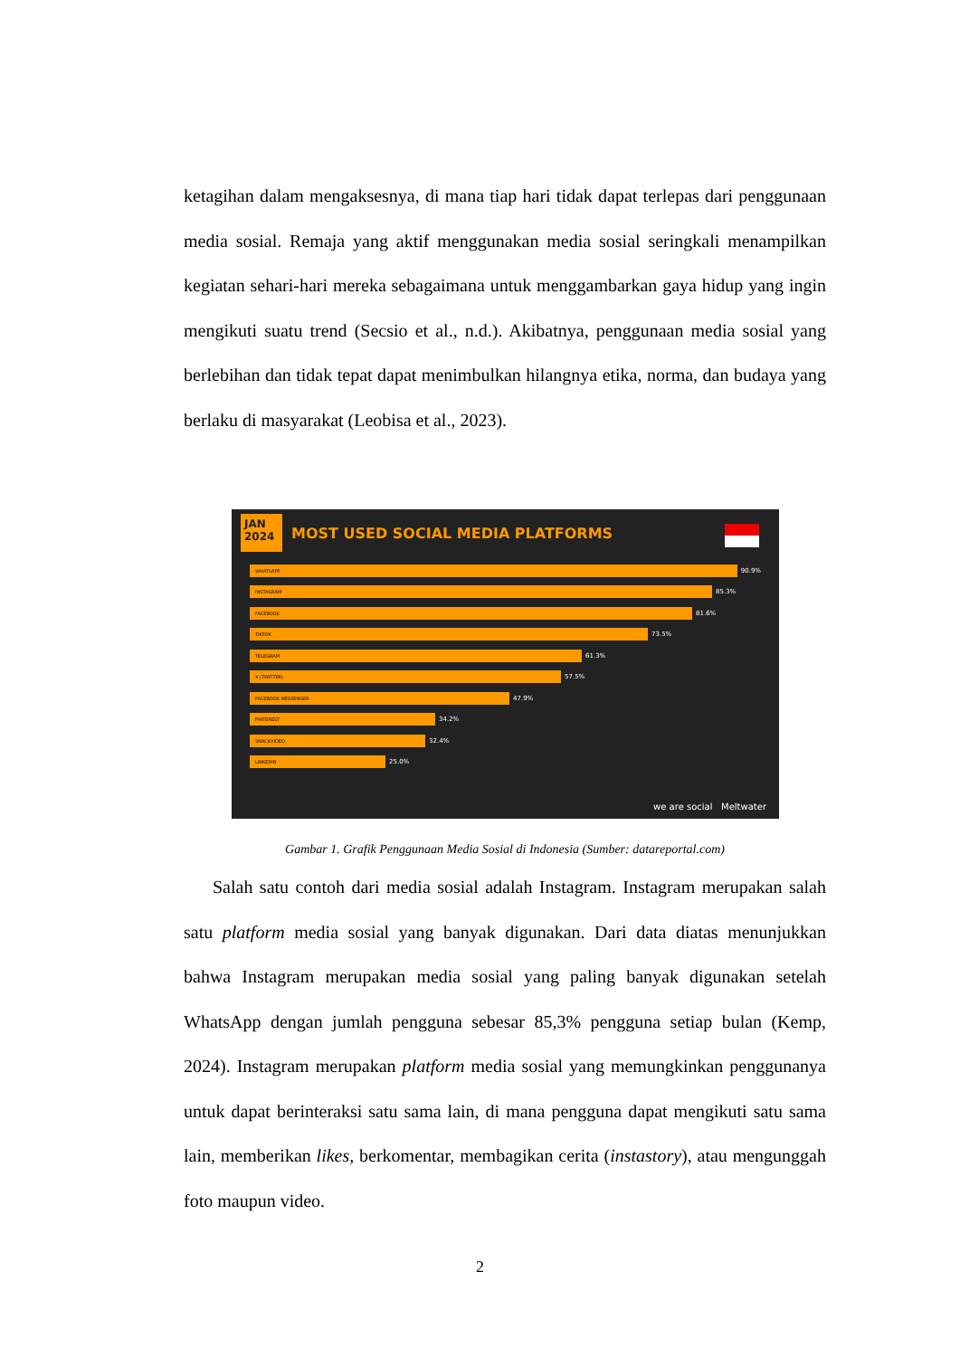ketagihan dalam mengaksesnya, di mana tiap hari tidak dapat terlepas dari penggunaan media sosial. Remaja yang aktif menggunakan media sosial seringkali menampilkan kegiatan sehari-hari mereka sebagaimana untuk menggambarkan gaya hidup yang ingin mengikuti suatu trend (Secsio et al., n.d.). Akibatnya, penggunaan media sosial yang berlebihan dan tidak tepat dapat menimbulkan hilangnya etika, norma, dan budaya yang berlaku di masyarakat (Leobisa et al., 2023).
JAN 2024
MOST USED SOCIAL MEDIA PLATFORMS
WHATSAPP
90.9%
INSTAGRAM
85.3%
FACEBOOK
81.6%
TIKTOK
73.5%
TELEGRAM
61.3%
X (TWITTER)
57.5%
FACEBOOK MESSENGER
47.9%
PINTEREST
34.2%
SNACKVIDEO
32.4%
LINKEDIN
25.0%
we are social Meltwater
Gambar 1. Grafik Penggunaan Media Sosial di Indonesia (Sumber: datareportal.com)
Salah satu contoh dari media sosial adalah Instagram. Instagram merupakan salah satu platform media sosial yang banyak digunakan. Dari data diatas menunjukkan bahwa Instagram merupakan media sosial yang paling banyak digunakan setelah WhatsApp dengan jumlah pengguna sebesar 85,3% pengguna setiap bulan (Kemp, 2024). Instagram merupakan platform media sosial yang memungkinkan penggunanya untuk dapat berinteraksi satu sama lain, di mana pengguna dapat mengikuti satu sama lain, memberikan likes, berkomentar, membagikan cerita (instastory), atau mengunggah foto maupun video.
2